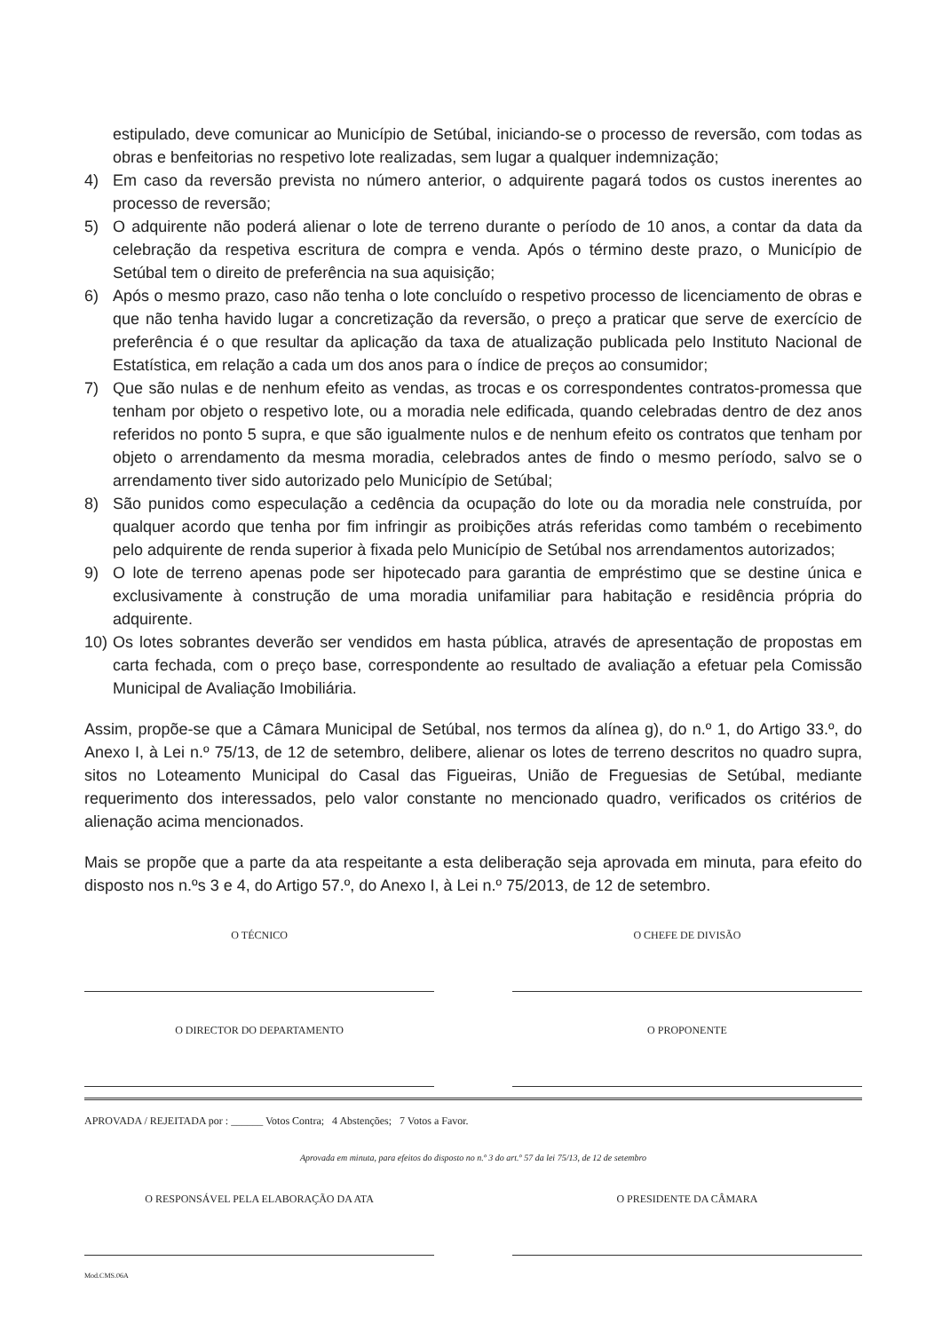estipulado, deve comunicar ao Município de Setúbal, iniciando-se o processo de reversão, com todas as obras e benfeitorias no respetivo lote realizadas, sem lugar a qualquer indemnização;
4) Em caso da reversão prevista no número anterior, o adquirente pagará todos os custos inerentes ao processo de reversão;
5) O adquirente não poderá alienar o lote de terreno durante o período de 10 anos, a contar da data da celebração da respetiva escritura de compra e venda. Após o término deste prazo, o Município de Setúbal tem o direito de preferência na sua aquisição;
6) Após o mesmo prazo, caso não tenha o lote concluído o respetivo processo de licenciamento de obras e que não tenha havido lugar a concretização da reversão, o preço a praticar que serve de exercício de preferência é o que resultar da aplicação da taxa de atualização publicada pelo Instituto Nacional de Estatística, em relação a cada um dos anos para o índice de preços ao consumidor;
7) Que são nulas e de nenhum efeito as vendas, as trocas e os correspondentes contratos-promessa que tenham por objeto o respetivo lote, ou a moradia nele edificada, quando celebradas dentro de dez anos referidos no ponto 5 supra, e que são igualmente nulos e de nenhum efeito os contratos que tenham por objeto o arrendamento da mesma moradia, celebrados antes de findo o mesmo período, salvo se o arrendamento tiver sido autorizado pelo Município de Setúbal;
8) São punidos como especulação a cedência da ocupação do lote ou da moradia nele construída, por qualquer acordo que tenha por fim infringir as proibições atrás referidas como também o recebimento pelo adquirente de renda superior à fixada pelo Município de Setúbal nos arrendamentos autorizados;
9) O lote de terreno apenas pode ser hipotecado para garantia de empréstimo que se destine única e exclusivamente à construção de uma moradia unifamiliar para habitação e residência própria do adquirente.
10)
Os lotes sobrantes deverão ser vendidos em hasta pública, através de apresentação de propostas em carta fechada, com o preço base, correspondente ao resultado de avaliação a efetuar pela Comissão Municipal de Avaliação Imobiliária.
Assim, propõe-se que a Câmara Municipal de Setúbal, nos termos da alínea g), do n.º 1, do Artigo 33.º, do Anexo I, à Lei n.º 75/13, de 12 de setembro, delibere, alienar os lotes de terreno descritos no quadro supra, sitos no Loteamento Municipal do Casal das Figueiras, União de Freguesias de Setúbal, mediante requerimento dos interessados, pelo valor constante no mencionado quadro, verificados os critérios de alienação acima mencionados.
Mais se propõe que a parte da ata respeitante a esta deliberação seja aprovada em minuta, para efeito do disposto nos n.ºs 3 e 4, do Artigo 57.º, do Anexo I, à Lei n.º 75/2013, de 12 de setembro.
O TÉCNICO O CHEFE DE DIVISÃO
O DIRECTOR DO DEPARTAMENTO O PROPONENTE
APROVADA / REJEITADA por : ______ Votos Contra; 4 Abstenções; 7 Votos a Favor.
Aprovada em minuta, para efeitos do disposto no n.º 3 do art.º 57 da lei 75/13, de 12 de setembro
O RESPONSÁVEL PELA ELABORAÇÃO DA ATA
O PRESIDENTE DA CÂMARA
Mod.CMS.06A